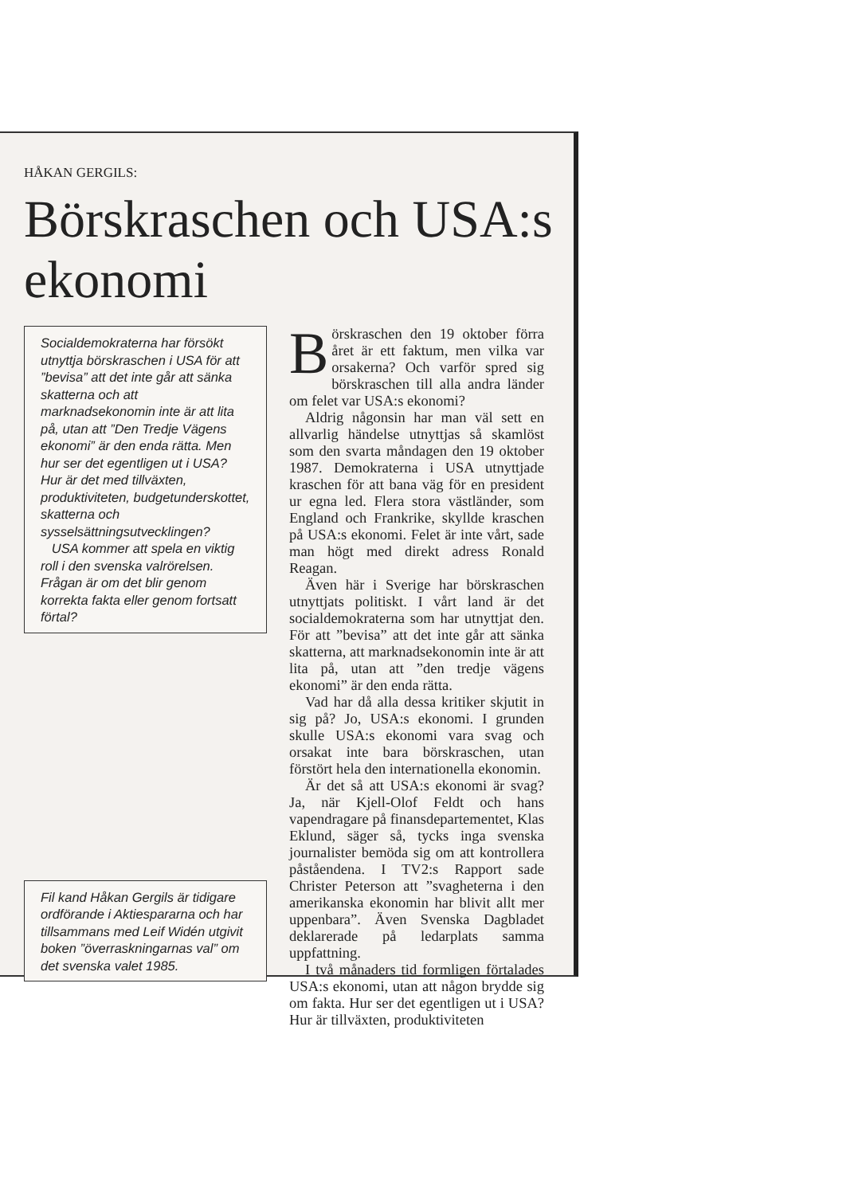HÅKAN GERGILS:
Börskraschen och USA:s ekonomi
Socialdemokraterna har försökt utnyttja börskraschen i USA för att ”bevisa” att det inte går att sänka skatterna och att marknadsekonomin inte är att lita på, utan att ”Den Tredje Vägens ekonomi” är den enda rätta. Men hur ser det egentligen ut i USA? Hur är det med tillväxten, produktiviteten, budgetunderskottet, skatterna och sysselsättningsutvecklingen?
USA kommer att spela en viktig roll i den svenska valrörelsen. Frågan är om det blir genom korrekta fakta eller genom fortsatt förtal?
Fil kand Håkan Gergils är tidigare ordförande i Aktiespararna och har tillsammans med Leif Widén utgivit boken ”överraskningarnas val” om det svenska valet 1985.
Börskraschen den 19 oktober förra året är ett faktum, men vilka var orsakerna? Och varför spred sig börskraschen till alla andra länder om felet var USA:s ekonomi?
Aldrig någonsin har man väl sett en allvarlig händelse utnyttjas så skamlöst som den svarta måndagen den 19 oktober 1987. Demokraterna i USA utnyttjade kraschen för att bana väg för en president ur egna led. Flera stora västländer, som England och Frankrike, skyllde kraschen på USA:s ekonomi. Felet är inte vårt, sade man högt med direkt adress Ronald Reagan.
Även här i Sverige har börskraschen utnyttjats politiskt. I vårt land är det socialdemokraterna som har utnyttjat den. För att ”bevisa” att det inte går att sänka skatterna, att marknadsekonomin inte är att lita på, utan att ”den tredje vägens ekonomi” är den enda rätta.
Vad har då alla dessa kritiker skjutit in sig på? Jo, USA:s ekonomi. I grunden skulle USA:s ekonomi vara svag och orsakat inte bara börskraschen, utan förstört hela den internationella ekonomin.
Är det så att USA:s ekonomi är svag? Ja, när Kjell-Olof Feldt och hans vapendragare på finansdepartementet, Klas Eklund, säger så, tycks inga svenska journalister bemöda sig om att kontrollera påståendena. I TV2:s Rapport sade Christer Peterson att ”svagheterna i den amerikanska ekonomin har blivit allt mer uppenbara”. Även Svenska Dagbladet deklarerade på ledarplats samma uppfattning.
I två månaders tid formligen förtalades USA:s ekonomi, utan att någon brydde sig om fakta. Hur ser det egentligen ut i USA? Hur är tillväxten, produktiviteten